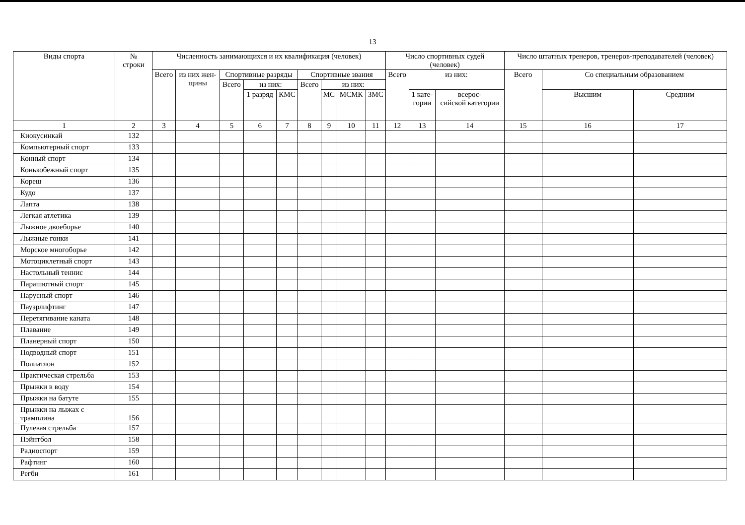13
| Виды спорта | № строки | Численность занимающихся и их квалификация (человек) | | | | | | | | | Число спортивных судей (человек) | | | Число штатных тренеров, тренеров-преподавателей (человек) | | |
| --- | --- | --- | --- | --- | --- | --- | --- | --- | --- | --- | --- | --- | --- | --- | --- | --- |
| | | Всего | из них жен- щины | Спортивные разряды | | | Спортивные звания | | | | Всего | из них: | | Всего | Со специальным образованием | |
| | | | | Всего | из них: | | Всего | из них: | | | | | | | | |
| | | | | | 1 разряд | КМС | | МС | МСМК | ЗМС | | 1 кате- гории | всерос- сийской категории | | Высшим | Средним |
| 1 | 2 | 3 | 4 | 5 | 6 | 7 | 8 | 9 | 10 | 11 | 12 | 13 | 14 | 15 | 16 | 17 |
| Киокусинкай | 132 | | | | | | | | | | | | | | | |
| Компьютерный спорт | 133 | | | | | | | | | | | | | | | |
| Конный спорт | 134 | | | | | | | | | | | | | | | |
| Конькобежный спорт | 135 | | | | | | | | | | | | | | | |
| Кореш | 136 | | | | | | | | | | | | | | | |
| Кудо | 137 | | | | | | | | | | | | | | | |
| Лапта | 138 | | | | | | | | | | | | | | | |
| Легкая атлетика | 139 | | | | | | | | | | | | | | | |
| Лыжное двоеборье | 140 | | | | | | | | | | | | | | | |
| Лыжные гонки | 141 | | | | | | | | | | | | | | | |
| Морское многоборье | 142 | | | | | | | | | | | | | | | |
| Мотоциклетный спорт | 143 | | | | | | | | | | | | | | | |
| Настольный теннис | 144 | | | | | | | | | | | | | | | |
| Парашютный спорт | 145 | | | | | | | | | | | | | | | |
| Парусный спорт | 146 | | | | | | | | | | | | | | | |
| Пауэрлифтинг | 147 | | | | | | | | | | | | | | | |
| Перетягивание каната | 148 | | | | | | | | | | | | | | | |
| Плавание | 149 | | | | | | | | | | | | | | | |
| Планерный спорт | 150 | | | | | | | | | | | | | | | |
| Подводный спорт | 151 | | | | | | | | | | | | | | | |
| Полиатлон | 152 | | | | | | | | | | | | | | | |
| Практическая стрельба | 153 | | | | | | | | | | | | | | | |
| Прыжки в воду | 154 | | | | | | | | | | | | | | | |
| Прыжки на батуте | 155 | | | | | | | | | | | | | | | |
| Прыжки на лыжах с трамплина | 156 | | | | | | | | | | | | | | | |
| Пулевая стрельба | 157 | | | | | | | | | | | | | | | |
| Пэйнтбол | 158 | | | | | | | | | | | | | | | |
| Радиоспорт | 159 | | | | | | | | | | | | | | | |
| Рафтинг | 160 | | | | | | | | | | | | | | | |
| Регби | 161 | | | | | | | | | | | | | | | |